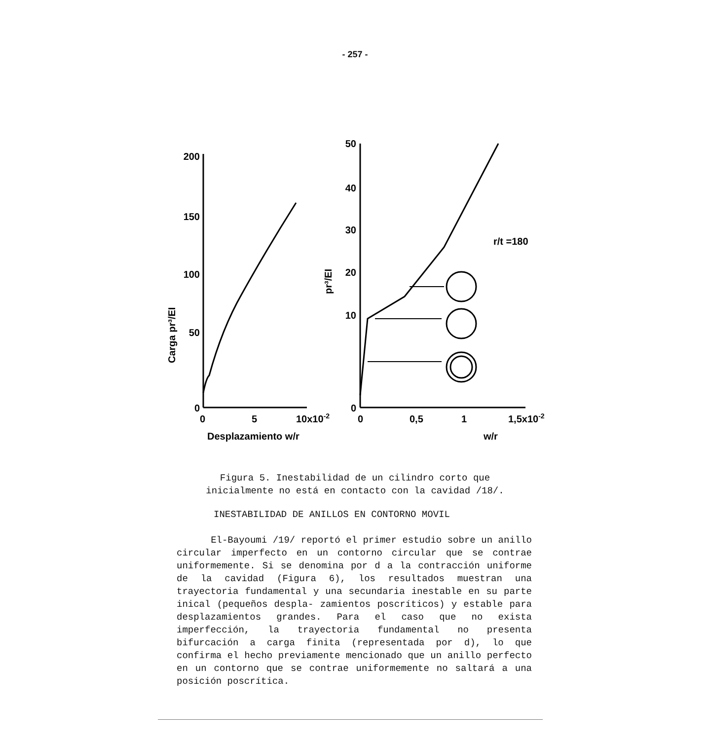- 257 -
200
150
100
50
0
50
40
30
20
10
0
0
5
10x10-2
0
0,5
1
1,5x10-2
Desplazamiento w/r
w/r
r/t =180
Carga pr³/EI
pr³/EI
Figura 5. Inestabilidad de un cilindro corto que
inicialmente no está en contacto con la cavidad /18/.
INESTABILIDAD DE ANILLOS EN CONTORNO MOVIL
El-Bayoumi /19/ reportó el primer estudio sobre un anillo circular imperfecto en un contorno circular que se contrae uniformemente. Si se denomina por d a la contracción uniforme de la cavidad (Figura 6), los resultados muestran una trayectoria fundamental y una secundaria inestable en su parte inical (pequeños despla- zamientos poscríticos) y estable para desplazamientos grandes. Para el caso que no exista imperfección, la trayectoria fundamental no presenta bifurcación a carga finita (representada por d), lo que confirma el hecho previamente mencionado que un anillo perfecto en un contorno que se contrae uniformemente no saltará a una posición poscrítica.